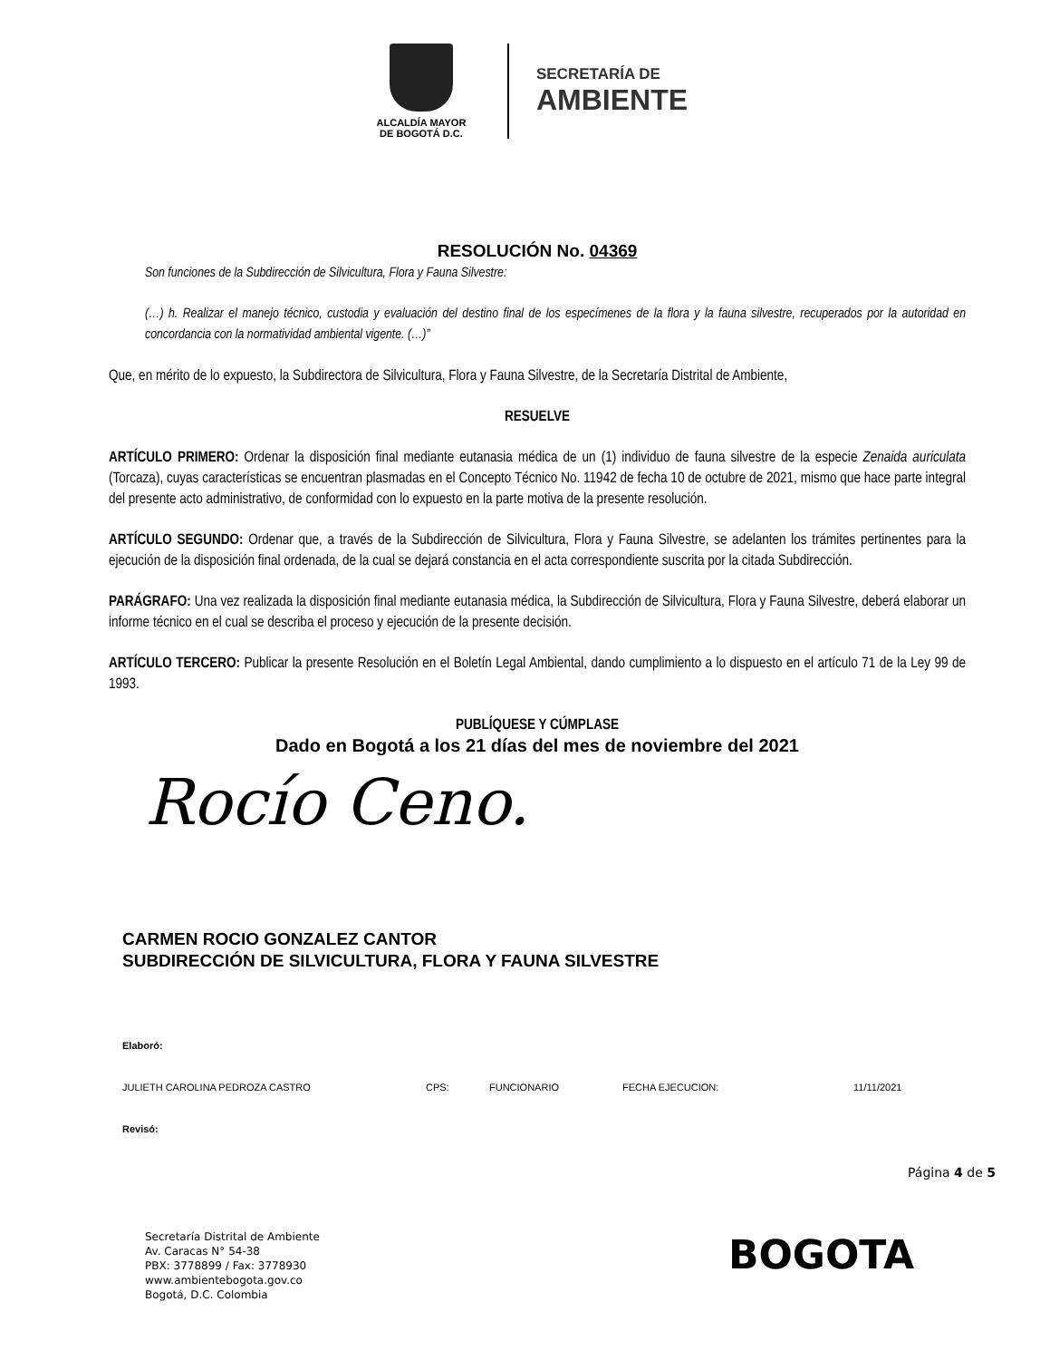ALCALDÍA MAYOR
DE BOGOTÁ D.C.
SECRETARÍA DE
AMBIENTE
RESOLUCIÓN No. 04369
Son funciones de la Subdirección de Silvicultura, Flora y Fauna Silvestre:
(…) h. Realizar el manejo técnico, custodia y evaluación del destino final de los especímenes de la flora y la fauna silvestre, recuperados por la autoridad en concordancia con la normatividad ambiental vigente. (…)”
Que, en mérito de lo expuesto, la Subdirectora de Silvicultura, Flora y Fauna Silvestre, de la Secretaría Distrital de Ambiente,
RESUELVE
ARTÍCULO PRIMERO: Ordenar la disposición final mediante eutanasia médica de un (1) individuo de fauna silvestre de la especie Zenaida auriculata (Torcaza), cuyas características se encuentran plasmadas en el Concepto Técnico No. 11942 de fecha 10 de octubre de 2021, mismo que hace parte integral del presente acto administrativo, de conformidad con lo expuesto en la parte motiva de la presente resolución.
ARTÍCULO SEGUNDO: Ordenar que, a través de la Subdirección de Silvicultura, Flora y Fauna Silvestre, se adelanten los trámites pertinentes para la ejecución de la disposición final ordenada, de la cual se dejará constancia en el acta correspondiente suscrita por la citada Subdirección.
PARÁGRAFO: Una vez realizada la disposición final mediante eutanasia médica, la Subdirección de Silvicultura, Flora y Fauna Silvestre, deberá elaborar un informe técnico en el cual se describa el proceso y ejecución de la presente decisión.
ARTÍCULO TERCERO: Publicar la presente Resolución en el Boletín Legal Ambiental, dando cumplimiento a lo dispuesto en el artículo 71 de la Ley 99 de 1993.
PUBLÍQUESE Y CÚMPLASE
Dado en Bogotá a los 21 días del mes de noviembre del 2021
Rocío Ceno.
CARMEN ROCIO GONZALEZ CANTOR
SUBDIRECCIÓN DE SILVICULTURA, FLORA Y FAUNA SILVESTRE
Elaboró:
JULIETH CAROLINA PEDROZA CASTRO CPS: FUNCIONARIO FECHA EJECUCION: 11/11/2021
Revisó:
Página 4 de 5
Secretaría Distrital de Ambiente
Av. Caracas N° 54-38
PBX: 3778899 / Fax: 3778930
www.ambientebogota.gov.co
Bogotá, D.C. Colombia
BOGOTA